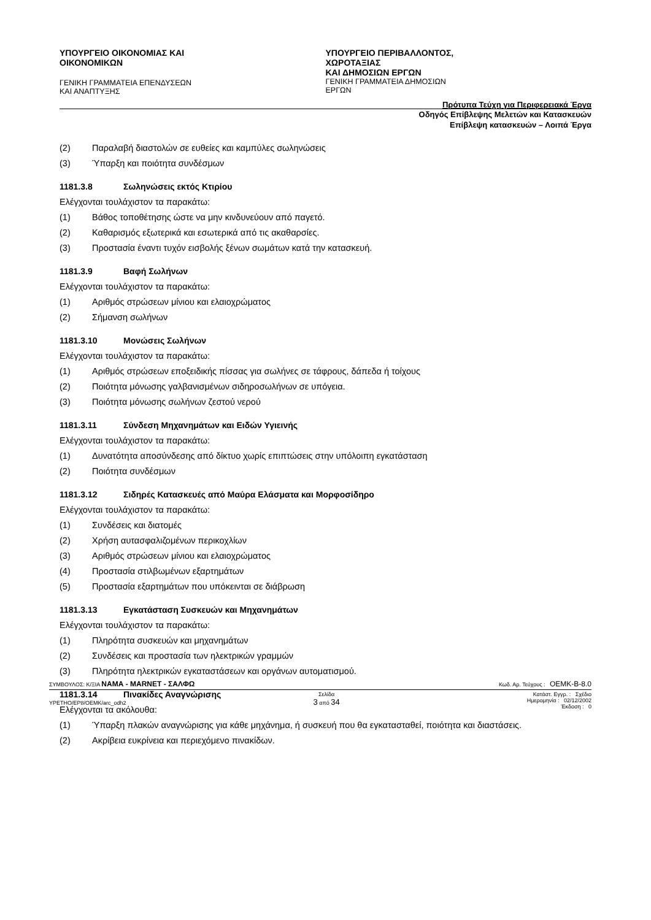ΥΠΟΥΡΓΕΙΟ ΟΙΚΟΝΟΜΙΑΣ ΚΑΙ ΟΙΚΟΝΟΜΙΚΩΝ
ΓΕΝΙΚΗ ΓΡΑΜΜΑΤΕΙΑ ΕΠΕΝΔΥΣΕΩΝ ΚΑΙ ΑΝΑΠΤΥΞΗΣ
ΥΠΟΥΡΓΕΙΟ ΠΕΡΙΒΑΛΛΟΝΤΟΣ, ΧΩΡΟΤΑΞΙΑΣ
ΚΑΙ ΔΗΜΟΣΙΩΝ ΕΡΓΩΝ
ΓΕΝΙΚΗ ΓΡΑΜΜΑΤΕΙΑ ΔΗΜΟΣΙΩΝ ΕΡΓΩΝ
Πρότυπα Τεύχη για Περιφερειακά Έργα
Οδηγός Επίβλεψης Μελετών και Κατασκευών
Επίβλεψη κατασκευών – Λοιπά Έργα
(2) Παραλαβή διαστολών σε ευθείες και καμπύλες σωληνώσεις
(3) Ύπαρξη και ποιότητα συνδέσμων
1181.3.8 Σωληνώσεις εκτός Κτιρίου
Ελέγχονται τουλάχιστον τα παρακάτω:
(1) Βάθος τοποθέτησης ώστε να μην κινδυνεύουν από παγετό.
(2) Καθαρισμός εξωτερικά και εσωτερικά από τις ακαθαρσίες.
(3) Προστασία έναντι τυχόν εισβολής ξένων σωμάτων κατά την κατασκευή.
1181.3.9 Βαφή Σωλήνων
Ελέγχονται τουλάχιστον τα παρακάτω:
(1) Αριθμός στρώσεων μίνιου και ελαιοχρώματος
(2) Σήμανση σωλήνων
1181.3.10 Μονώσεις Σωλήνων
Ελέγχονται τουλάχιστον τα παρακάτω:
(1) Αριθμός στρώσεων εποξειδικής πίσσας για σωλήνες σε τάφρους, δάπεδα ή τοίχους
(2) Ποιότητα μόνωσης γαλβανισμένων σιδηροσωλήνων σε υπόγεια.
(3) Ποιότητα μόνωσης σωλήνων ζεστού νερού
1181.3.11 Σύνδεση Μηχανημάτων και Ειδών Υγιεινής
Ελέγχονται τουλάχιστον τα παρακάτω:
(1) Δυνατότητα αποσύνδεσης από δίκτυο χωρίς επιπτώσεις στην υπόλοιπη εγκατάσταση
(2) Ποιότητα συνδέσμων
1181.3.12 Σιδηρές Κατασκευές από Μαύρα Ελάσματα και Μορφοσίδηρο
Ελέγχονται τουλάχιστον τα παρακάτω:
(1) Συνδέσεις και διατομές
(2) Χρήση αυτασφαλιζομένων περικοχλίων
(3) Αριθμός στρώσεων μίνιου και ελαιοχρώματος
(4) Προστασία στιλβωμένων εξαρτημάτων
(5) Προστασία εξαρτημάτων που υπόκεινται σε διάβρωση
1181.3.13 Εγκατάσταση Συσκευών και Μηχανημάτων
Ελέγχονται τουλάχιστον τα παρακάτω:
(1) Πληρότητα συσκευών και μηχανημάτων
(2) Συνδέσεις και προστασία των ηλεκτρικών γραμμών
(3) Πληρότητα ηλεκτρικών εγκαταστάσεων και οργάνων αυτοματισμού.
1181.3.14 Πινακίδες Αναγνώρισης
Ελέγχονται τα ακόλουθα:
(1) Ύπαρξη πλακών αναγνώρισης για κάθε μηχάνημα, ή συσκευή που θα εγκατασταθεί, ποιότητα και διαστάσεις.
(2) Ακρίβεια ευκρίνεια και περιεχόμενο πινακίδων.
ΣΥΜΒΟΥΛΟΣ: Κ/ΞΙΑ ΝΑΜΑ - MARNET - ΣΑΛΦΩ Κωδ. Αρ. Τεύχους : OEMK-B-8.0
YPETHO/EP8/OEMK/arc_odh2 Σελίδα
3 από 34 Κατάστ. Εγγρ. : Σχέδιο
Ημερομηνία : 02/12/2002
Έκδοση : 0